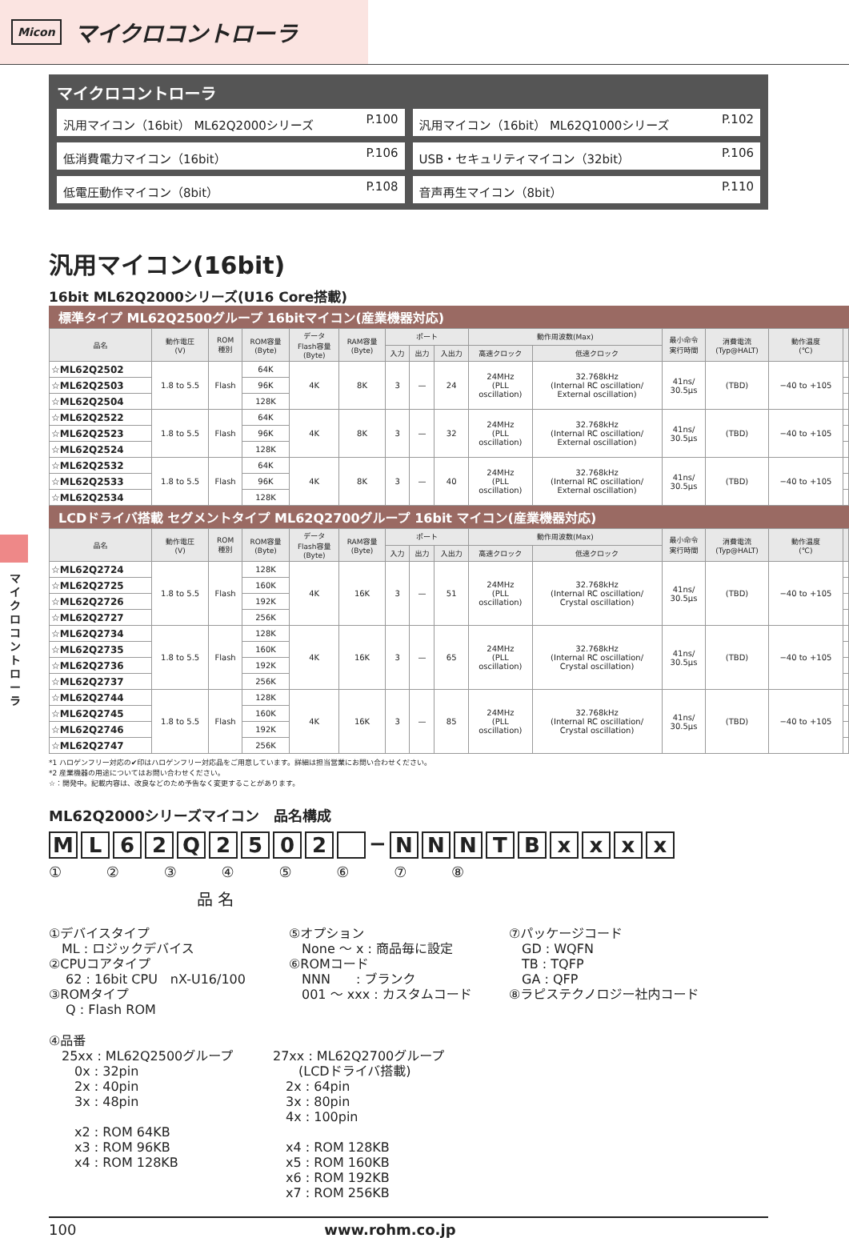Micon
マイクロコントローラ
マイクロコントローラ
汎用マイコン（16bit） ML62Q2000シリーズ P.100
汎用マイコン（16bit） ML62Q1000シリーズ P.102
低消費電力マイコン（16bit） P.106
USB・セキュリティマイコン（32bit） P.106
低電圧動作マイコン（8bit） P.108
音声再生マイコン（8bit） P.110
汎用マイコン(16bit)
16bit ML62Q2000シリーズ(U16 Core搭載)
標準タイプ ML62Q2500グループ 16bitマイコン(産業機器対応)
| 品名 | 動作電圧 (V) | ROM 種別 | ROM容量 (Byte) | データ Flash容量 (Byte) | RAM容量 (Byte) | ポート | | | 動作周波数(Max) | | 最小命令 実行時間 | 消費電流 (Typ@HALT) | 動作温度 (℃) | |
| --- | --- | --- | --- | --- | --- | --- | --- | --- | --- | --- | --- | --- | --- | --- |
| | | | | | | 入力 | 出力 | 入出力 | 高速クロック | 低速クロック | | | | |
| ☆ML62Q2502 | 1.8 to 5.5 | Flash | 64K | 4K | 8K | 3 | — | 24 | 24MHz (PLL oscillation) | 32.768kHz (Internal RC oscillation/ External oscillation) | 41ns/ 30.5μs | (TBD) | −40 to +105 | |
| ☆ML62Q2503 | | | 96K | | | | | | | | | | | |
| ☆ML62Q2504 | | | 128K | | | | | | | | | | | |
| ☆ML62Q2522 | 1.8 to 5.5 | Flash | 64K | 4K | 8K | 3 | — | 32 | 24MHz (PLL oscillation) | 32.768kHz (Internal RC oscillation/ External oscillation) | 41ns/ 30.5μs | (TBD) | −40 to +105 | |
| ☆ML62Q2523 | | | 96K | | | | | | | | | | | |
| ☆ML62Q2524 | | | 128K | | | | | | | | | | | |
| ☆ML62Q2532 | 1.8 to 5.5 | Flash | 64K | 4K | 8K | 3 | — | 40 | 24MHz (PLL oscillation) | 32.768kHz (Internal RC oscillation/ External oscillation) | 41ns/ 30.5μs | (TBD) | −40 to +105 | |
| ☆ML62Q2533 | | | 96K | | | | | | | | | | | |
| ☆ML62Q2534 | | | 128K | | | | | | | | | | | |
LCDドライバ搭載 セグメントタイプ ML62Q2700グループ 16bit マイコン(産業機器対応)
| 品名 | 動作電圧 (V) | ROM 種別 | ROM容量 (Byte) | データ Flash容量 (Byte) | RAM容量 (Byte) | ポート | | | 動作周波数(Max) | | 最小命令 実行時間 | 消費電流 (Typ@HALT) | 動作温度 (℃) | |
| --- | --- | --- | --- | --- | --- | --- | --- | --- | --- | --- | --- | --- | --- | --- |
| | | | | | | 入力 | 出力 | 入出力 | 高速クロック | 低速クロック | | | | |
| ☆ML62Q2724 | 1.8 to 5.5 | Flash | 128K | 4K | 16K | 3 | — | 51 | 24MHz (PLL oscillation) | 32.768kHz (Internal RC oscillation/ Crystal oscillation) | 41ns/ 30.5μs | (TBD) | −40 to +105 | |
| ☆ML62Q2725 | | | 160K | | | | | | | | | | | |
| ☆ML62Q2726 | | | 192K | | | | | | | | | | | |
| ☆ML62Q2727 | | | 256K | | | | | | | | | | | |
| ☆ML62Q2734 | 1.8 to 5.5 | Flash | 128K | 4K | 16K | 3 | — | 65 | 24MHz (PLL oscillation) | 32.768kHz (Internal RC oscillation/ Crystal oscillation) | 41ns/ 30.5μs | (TBD) | −40 to +105 | |
| ☆ML62Q2735 | | | 160K | | | | | | | | | | | |
| ☆ML62Q2736 | | | 192K | | | | | | | | | | | |
| ☆ML62Q2737 | | | 256K | | | | | | | | | | | |
| ☆ML62Q2744 | 1.8 to 5.5 | Flash | 128K | 4K | 16K | 3 | — | 85 | 24MHz (PLL oscillation) | 32.768kHz (Internal RC oscillation/ Crystal oscillation) | 41ns/ 30.5μs | (TBD) | −40 to +105 | |
| ☆ML62Q2745 | | | 160K | | | | | | | | | | | |
| ☆ML62Q2746 | | | 192K | | | | | | | | | | | |
| ☆ML62Q2747 | | | 256K | | | | | | | | | | | |
*1 ハロゲンフリー対応の✔印はハロゲンフリー対応品をご用意しています。詳細は担当営業にお問い合わせください。
*2 産業機器の用途についてはお問い合わせください。
☆：開発中。記載内容は、改良などのため予告なく変更することがあります。
マイクロコントローラ
ML62Q2000シリーズマイコン　品名構成
ML 62 Q 2502 − NNN TB xxxx
① ② ③ ④ ⑤ ⑥ ⑦ ⑧
品 名
①デバイスタイプ
　ML : ロジックデバイス
②CPUコアタイプ
　 62 : 16bit CPU　nX-U16/100
③ROMタイプ
　 Q : Flash ROM
⑤オプション
　None 〜 x : 商品毎に設定
⑥ROMコード
　NNN　　: ブランク
　001 〜 xxx : カスタムコード
⑦パッケージコード
　GD : WQFN
　TB : TQFP
　GA : QFP
⑧ラピステクノロジー社内コード
④品番
　25xx : ML62Q2500グループ
　　0x : 32pin
　　2x : 40pin
　　3x : 48pin
　　x2 : ROM 64KB
　　x3 : ROM 96KB
　　x4 : ROM 128KB
27xx : ML62Q2700グループ
　　(LCDドライバ搭載)
　2x : 64pin
　3x : 80pin
　4x : 100pin
　x4 : ROM 128KB
　x5 : ROM 160KB
　x6 : ROM 192KB
　x7 : ROM 256KB
100 www.rohm.co.jp